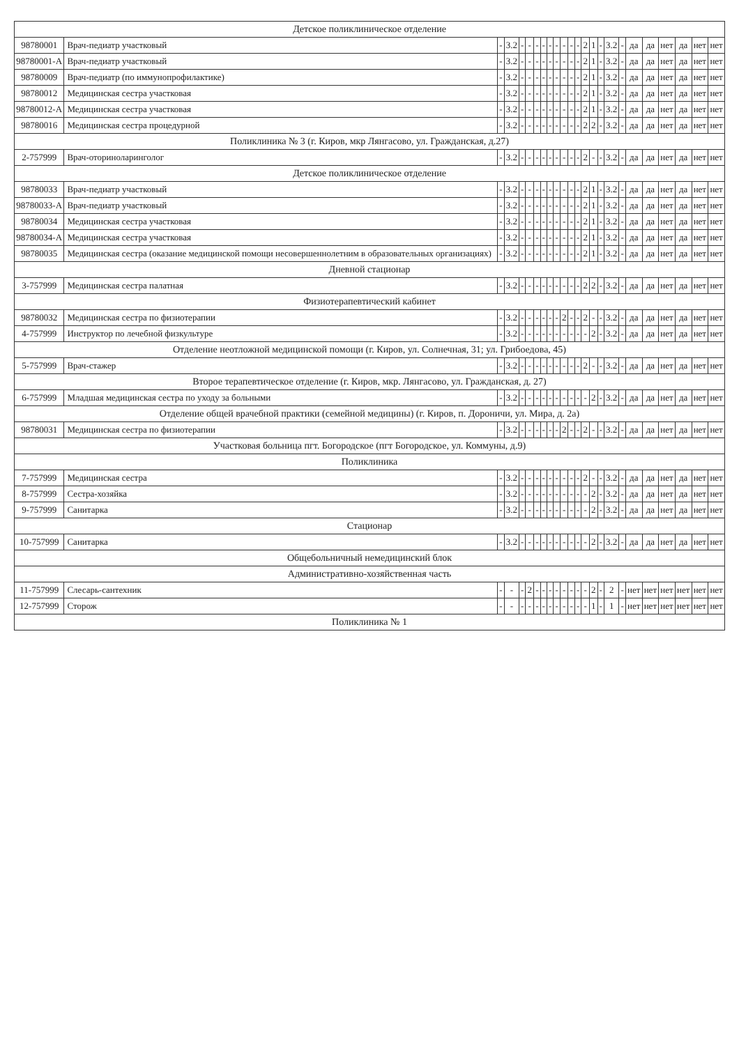| Детское поликлиническое отделение | | | | | | | | | | | | | | | | | | | | | | | |
| 98780001 | Врач-педиатр участковый | - | 3.2 | - | - | - | - | - | - | - | - | - | 2 | 1 | - | 3.2 | - | да | да | нет | да | нет | нет |
| 98780001-А | Врач-педиатр участковый | - | 3.2 | - | - | - | - | - | - | - | - | - | 2 | 1 | - | 3.2 | - | да | да | нет | да | нет | нет |
| 98780009 | Врач-педиатр (по иммунопрофилактике) | - | 3.2 | - | - | - | - | - | - | - | - | - | 2 | 1 | - | 3.2 | - | да | да | нет | да | нет | нет |
| 98780012 | Медицинская сестра участковая | - | 3.2 | - | - | - | - | - | - | - | - | - | 2 | 1 | - | 3.2 | - | да | да | нет | да | нет | нет |
| 98780012-А | Медицинская сестра участковая | - | 3.2 | - | - | - | - | - | - | - | - | - | 2 | 1 | - | 3.2 | - | да | да | нет | да | нет | нет |
| 98780016 | Медицинская сестра процедурной | - | 3.2 | - | - | - | - | - | - | - | - | - | 2 | 2 | - | 3.2 | - | да | да | нет | да | нет | нет |
| Поликлиника № 3 (г. Киров, мкр Лянгасово, ул. Гражданская, д.27) | | | | | | | | | | | | | | | | | | | | | | | |
| 2-757999 | Врач-оториноларинголог | - | 3.2 | - | - | - | - | - | - | - | - | - | 2 | - | - | 3.2 | - | да | да | нет | да | нет | нет |
| Детское поликлиническое отделение | | | | | | | | | | | | | | | | | | | | | | | |
| 98780033 | Врач-педиатр участковый | - | 3.2 | - | - | - | - | - | - | - | - | - | 2 | 1 | - | 3.2 | - | да | да | нет | да | нет | нет |
| 98780033-А | Врач-педиатр участковый | - | 3.2 | - | - | - | - | - | - | - | - | - | 2 | 1 | - | 3.2 | - | да | да | нет | да | нет | нет |
| 98780034 | Медицинская сестра участковая | - | 3.2 | - | - | - | - | - | - | - | - | - | 2 | 1 | - | 3.2 | - | да | да | нет | да | нет | нет |
| 98780034-А | Медицинская сестра участковая | - | 3.2 | - | - | - | - | - | - | - | - | - | 2 | 1 | - | 3.2 | - | да | да | нет | да | нет | нет |
| 98780035 | Медицинская сестра (оказание медицинской помощи несовершеннолетним в образовательных организациях) | - | 3.2 | - | - | - | - | - | - | - | - | - | 2 | 1 | - | 3.2 | - | да | да | нет | да | нет | нет |
| Дневной стационар | | | | | | | | | | | | | | | | | | | | | | | |
| 3-757999 | Медицинская сестра палатная | - | 3.2 | - | - | - | - | - | - | - | - | - | 2 | 2 | - | 3.2 | - | да | да | нет | да | нет | нет |
| Физиотерапевтический кабинет | | | | | | | | | | | | | | | | | | | | | | | |
| 98780032 | Медицинская сестра по физиотерапии | - | 3.2 | - | - | - | - | - | - | 2 | - | - | 2 | - | - | 3.2 | - | да | да | нет | да | нет | нет |
| 4-757999 | Инструктор по лечебной физкультуре | - | 3.2 | - | - | - | - | - | - | - | - | - | - | 2 | - | 3.2 | - | да | да | нет | да | нет | нет |
| Отделение неотложной медицинской помощи (г. Киров, ул. Солнечная, 31; ул. Грибоедова, 45) | | | | | | | | | | | | | | | | | | | | | | | |
| 5-757999 | Врач-стажер | - | 3.2 | - | - | - | - | - | - | - | - | - | 2 | - | - | 3.2 | - | да | да | нет | да | нет | нет |
| Второе терапевтическое отделение (г. Киров, мкр. Лянгасово, ул. Гражданская, д. 27) | | | | | | | | | | | | | | | | | | | | | | | |
| 6-757999 | Младшая медицинская сестра по уходу за больными | - | 3.2 | - | - | - | - | - | - | - | - | - | - | 2 | - | 3.2 | - | да | да | нет | да | нет | нет |
| Отделение общей врачебной практики (семейной медицины) (г. Киров, п. Дороничи, ул. Мира, д. 2а) | | | | | | | | | | | | | | | | | | | | | | | |
| 98780031 | Медицинская сестра по физиотерапии | - | 3.2 | - | - | - | - | - | - | 2 | - | - | 2 | - | - | 3.2 | - | да | да | нет | да | нет | нет |
| Участковая больница пгт. Богородское (пгт Богородское, ул. Коммуны, д.9) | | | | | | | | | | | | | | | | | | | | | | | |
| Поликлиника | | | | | | | | | | | | | | | | | | | | | | | |
| 7-757999 | Медицинская сестра | - | 3.2 | - | - | - | - | - | - | - | - | - | 2 | - | - | 3.2 | - | да | да | нет | да | нет | нет |
| 8-757999 | Сестра-хозяйка | - | 3.2 | - | - | - | - | - | - | - | - | - | - | 2 | - | 3.2 | - | да | да | нет | да | нет | нет |
| 9-757999 | Санитарка | - | 3.2 | - | - | - | - | - | - | - | - | - | - | 2 | - | 3.2 | - | да | да | нет | да | нет | нет |
| Стационар | | | | | | | | | | | | | | | | | | | | | | | |
| 10-757999 | Санитарка | - | 3.2 | - | - | - | - | - | - | - | - | - | - | 2 | - | 3.2 | - | да | да | нет | да | нет | нет |
| Общебольничный немедицинский блок | | | | | | | | | | | | | | | | | | | | | | | |
| Административно-хозяйственная часть | | | | | | | | | | | | | | | | | | | | | | | |
| 11-757999 | Слесарь-сантехник | - | - | - | 2 | - | - | - | - | - | - | - | - | 2 | - | 2 | - | нет | нет | нет | нет | нет | нет |
| 12-757999 | Сторож | - | - | - | - | - | - | - | - | - | - | - | - | 1 | - | 1 | - | нет | нет | нет | нет | нет | нет |
| Поликлиника № 1 | | | | | | | | | | | | | | | | | | | | | | | |